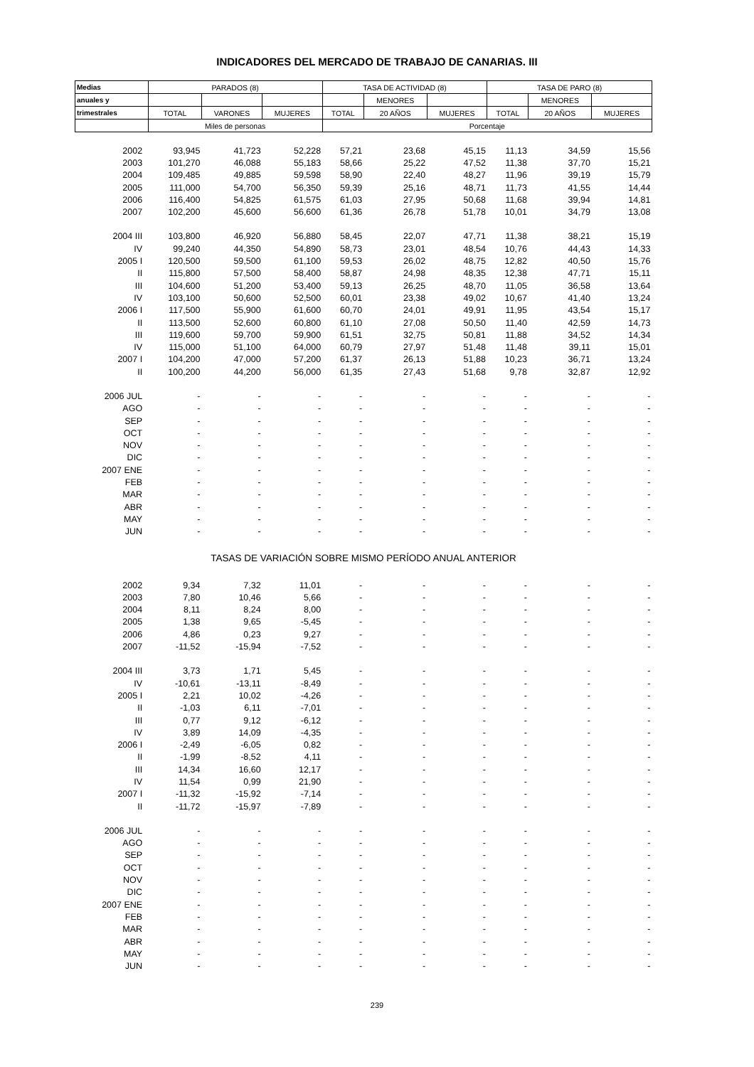INDICADORES DEL MERCADO DE TRABAJO DE CANARIAS. III
| Medias | PARADOS (8) | | | TASA DE ACTIVIDAD (8) | | | TASA DE PARO (8) | | |
| --- | --- | --- | --- | --- | --- | --- | --- | --- | --- |
| anuales y | | | | | MENORES | | | MENORES | |
| trimestrales | TOTAL | VARONES | MUJERES | TOTAL | 20 AÑOS | MUJERES | TOTAL | 20 AÑOS | MUJERES |
| | Miles de personas | | | Porcentaje | | | | | |
| 2002 | 93,945 | 41,723 | 52,228 | 57,21 | 23,68 | 45,15 | 11,13 | 34,59 | 15,56 |
| 2003 | 101,270 | 46,088 | 55,183 | 58,66 | 25,22 | 47,52 | 11,38 | 37,70 | 15,21 |
| 2004 | 109,485 | 49,885 | 59,598 | 58,90 | 22,40 | 48,27 | 11,96 | 39,19 | 15,79 |
| 2005 | 111,000 | 54,700 | 56,350 | 59,39 | 25,16 | 48,71 | 11,73 | 41,55 | 14,44 |
| 2006 | 116,400 | 54,825 | 61,575 | 61,03 | 27,95 | 50,68 | 11,68 | 39,94 | 14,81 |
| 2007 | 102,200 | 45,600 | 56,600 | 61,36 | 26,78 | 51,78 | 10,01 | 34,79 | 13,08 |
| 2004 III | 103,800 | 46,920 | 56,880 | 58,45 | 22,07 | 47,71 | 11,38 | 38,21 | 15,19 |
| IV | 99,240 | 44,350 | 54,890 | 58,73 | 23,01 | 48,54 | 10,76 | 44,43 | 14,33 |
| 2005 I | 120,500 | 59,500 | 61,100 | 59,53 | 26,02 | 48,75 | 12,82 | 40,50 | 15,76 |
| II | 115,800 | 57,500 | 58,400 | 58,87 | 24,98 | 48,35 | 12,38 | 47,71 | 15,11 |
| III | 104,600 | 51,200 | 53,400 | 59,13 | 26,25 | 48,70 | 11,05 | 36,58 | 13,64 |
| IV | 103,100 | 50,600 | 52,500 | 60,01 | 23,38 | 49,02 | 10,67 | 41,40 | 13,24 |
| 2006 I | 117,500 | 55,900 | 61,600 | 60,70 | 24,01 | 49,91 | 11,95 | 43,54 | 15,17 |
| II | 113,500 | 52,600 | 60,800 | 61,10 | 27,08 | 50,50 | 11,40 | 42,59 | 14,73 |
| III | 119,600 | 59,700 | 59,900 | 61,51 | 32,75 | 50,81 | 11,88 | 34,52 | 14,34 |
| IV | 115,000 | 51,100 | 64,000 | 60,79 | 27,97 | 51,48 | 11,48 | 39,11 | 15,01 |
| 2007 I | 104,200 | 47,000 | 57,200 | 61,37 | 26,13 | 51,88 | 10,23 | 36,71 | 13,24 |
| II | 100,200 | 44,200 | 56,000 | 61,35 | 27,43 | 51,68 | 9,78 | 32,87 | 12,92 |
| 2006 JUL | - | - | - | - | - | - | - | - | - |
| AGO | - | - | - | - | - | - | - | - | - |
| SEP | - | - | - | - | - | - | - | - | - |
| OCT | - | - | - | - | - | - | - | - | - |
| NOV | - | - | - | - | - | - | - | - | - |
| DIC | - | - | - | - | - | - | - | - | - |
| 2007 ENE | - | - | - | - | - | - | - | - | - |
| FEB | - | - | - | - | - | - | - | - | - |
| MAR | - | - | - | - | - | - | - | - | - |
| ABR | - | - | - | - | - | - | - | - | - |
| MAY | - | - | - | - | - | - | - | - | - |
| JUN | - | - | - | - | - | - | - | - | - |
| TASAS DE VARIACIÓN SOBRE MISMO PERÍODO ANUAL ANTERIOR | | | | | | | | | |
| 2002 | 9,34 | 7,32 | 11,01 | - | - | - | - | - | - |
| 2003 | 7,80 | 10,46 | 5,66 | - | - | - | - | - | - |
| 2004 | 8,11 | 8,24 | 8,00 | - | - | - | - | - | - |
| 2005 | 1,38 | 9,65 | -5,45 | - | - | - | - | - | - |
| 2006 | 4,86 | 0,23 | 9,27 | - | - | - | - | - | - |
| 2007 | -11,52 | -15,94 | -7,52 | - | - | - | - | - | - |
| 2004 III | 3,73 | 1,71 | 5,45 | - | - | - | - | - | - |
| IV | -10,61 | -13,11 | -8,49 | - | - | - | - | - | - |
| 2005 I | 2,21 | 10,02 | -4,26 | - | - | - | - | - | - |
| II | -1,03 | 6,11 | -7,01 | - | - | - | - | - | - |
| III | 0,77 | 9,12 | -6,12 | - | - | - | - | - | - |
| IV | 3,89 | 14,09 | -4,35 | - | - | - | - | - | - |
| 2006 I | -2,49 | -6,05 | 0,82 | - | - | - | - | - | - |
| II | -1,99 | -8,52 | 4,11 | - | - | - | - | - | - |
| III | 14,34 | 16,60 | 12,17 | - | - | - | - | - | - |
| IV | 11,54 | 0,99 | 21,90 | - | - | - | - | - | - |
| 2007 I | -11,32 | -15,92 | -7,14 | - | - | - | - | - | - |
| II | -11,72 | -15,97 | -7,89 | - | - | - | - | - | - |
| 2006 JUL | - | - | - | - | - | - | - | - | - |
| AGO | - | - | - | - | - | - | - | - | - |
| SEP | - | - | - | - | - | - | - | - | - |
| OCT | - | - | - | - | - | - | - | - | - |
| NOV | - | - | - | - | - | - | - | - | - |
| DIC | - | - | - | - | - | - | - | - | - |
| 2007 ENE | - | - | - | - | - | - | - | - | - |
| FEB | - | - | - | - | - | - | - | - | - |
| MAR | - | - | - | - | - | - | - | - | - |
| ABR | - | - | - | - | - | - | - | - | - |
| MAY | - | - | - | - | - | - | - | - | - |
| JUN | - | - | - | - | - | - | - | - | - |
239